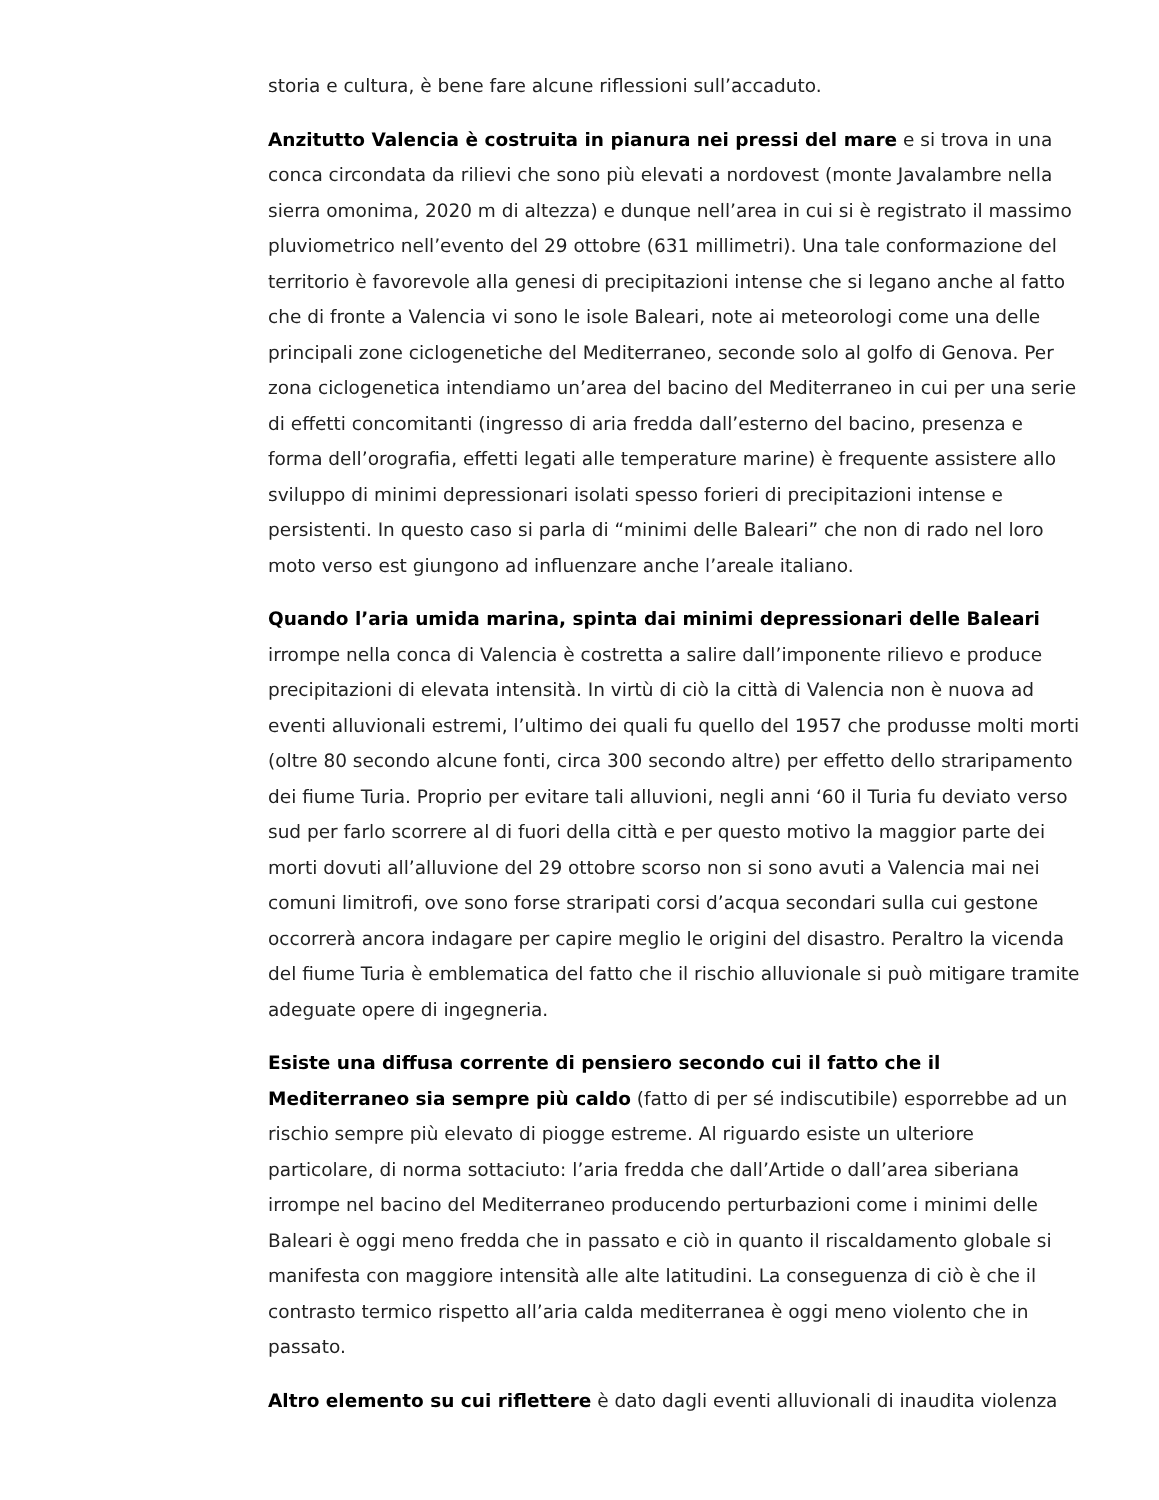storia e cultura, è bene fare alcune riflessioni sull’accaduto.
Anzitutto Valencia è costruita in pianura nei pressi del mare e si trova in una conca circondata da rilievi che sono più elevati a nordovest (monte Javalambre nella sierra omonima, 2020 m di altezza) e dunque nell’area in cui si è registrato il massimo pluviometrico nell’evento del 29 ottobre (631 millimetri). Una tale conformazione del territorio è favorevole alla genesi di precipitazioni intense che si legano anche al fatto che di fronte a Valencia vi sono le isole Baleari, note ai meteorologi come una delle principali zone ciclogenetiche del Mediterraneo, seconde solo al golfo di Genova. Per zona ciclogenetica intendiamo un’area del bacino del Mediterraneo in cui per una serie di effetti concomitanti (ingresso di aria fredda dall’esterno del bacino, presenza e forma dell’orografia, effetti legati alle temperature marine) è frequente assistere allo sviluppo di minimi depressionari isolati spesso forieri di precipitazioni intense e persistenti. In questo caso si parla di “minimi delle Baleari” che non di rado nel loro moto verso est giungono ad influenzare anche l’areale italiano.
Quando l’aria umida marina, spinta dai minimi depressionari delle Baleari irrompe nella conca di Valencia è costretta a salire dall’imponente rilievo e produce precipitazioni di elevata intensità. In virtù di ciò la città di Valencia non è nuova ad eventi alluvionali estremi, l’ultimo dei quali fu quello del 1957 che produsse molti morti (oltre 80 secondo alcune fonti, circa 300 secondo altre) per effetto dello straripamento dei fiume Turia. Proprio per evitare tali alluvioni, negli anni ‘60 il Turia fu deviato verso sud per farlo scorrere al di fuori della città e per questo motivo la maggior parte dei morti dovuti all’alluvione del 29 ottobre scorso non si sono avuti a Valencia mai nei comuni limitrofi, ove sono forse straripati corsi d’acqua secondari sulla cui gestone occorrerà ancora indagare per capire meglio le origini del disastro. Peraltro la vicenda del fiume Turia è emblematica del fatto che il rischio alluvionale si può mitigare tramite adeguate opere di ingegneria.
Esiste una diffusa corrente di pensiero secondo cui il fatto che il Mediterraneo sia sempre più caldo (fatto di per sé indiscutibile) esporrebbe ad un rischio sempre più elevato di piogge estreme. Al riguardo esiste un ulteriore particolare, di norma sottaciuto: l’aria fredda che dall’Artide o dall’area siberiana irrompe nel bacino del Mediterraneo producendo perturbazioni come i minimi delle Baleari è oggi meno fredda che in passato e ciò in quanto il riscaldamento globale si manifesta con maggiore intensità alle alte latitudini. La conseguenza di ciò è che il contrasto termico rispetto all’aria calda mediterranea è oggi meno violento che in passato.
Altro elemento su cui riflettere è dato dagli eventi alluvionali di inaudita violenza